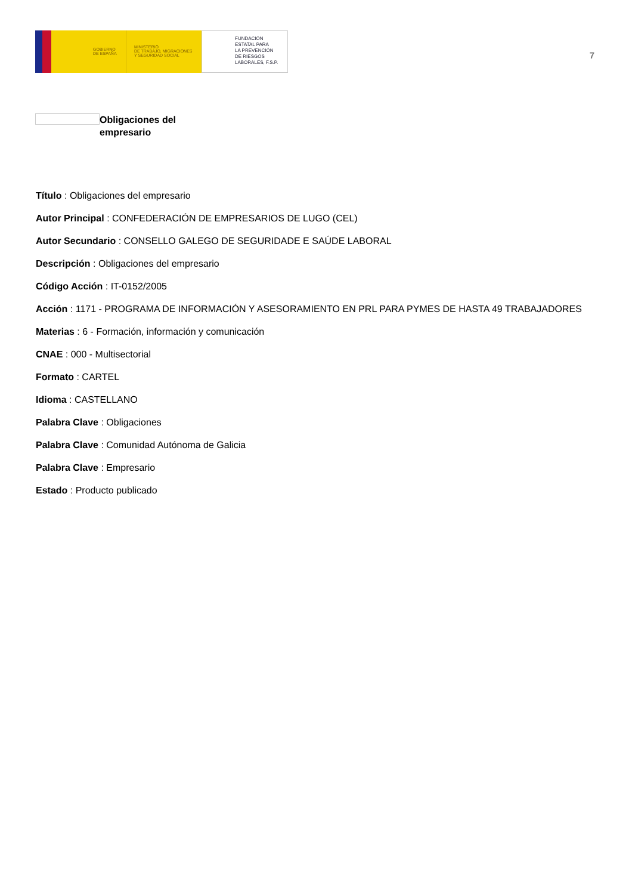GOBIERNO
DE ESPAÑA
MINISTERIO
DE TRABAJO, MIGRACIONES
Y SEGURIDAD SOCIAL
FUNDACIÓN
ESTATAL PARA
LA PREVENCIÓN
DE RIESGOS
LABORALES, F.S.P.
7
Obligaciones del empresario
Título : Obligaciones del empresario
Autor Principal : CONFEDERACIÓN DE EMPRESARIOS DE LUGO (CEL)
Autor Secundario : CONSELLO GALEGO DE SEGURIDADE E SAÚDE LABORAL
Descripción : Obligaciones del empresario
Código Acción : IT-0152/2005
Acción : 1171 - PROGRAMA DE INFORMACIÓN Y ASESORAMIENTO EN PRL PARA PYMES DE HASTA 49 TRABAJADORES
Materias : 6 - Formación, información y comunicación
CNAE : 000 - Multisectorial
Formato : CARTEL
Idioma : CASTELLANO
Palabra Clave : Obligaciones
Palabra Clave : Comunidad Autónoma de Galicia
Palabra Clave : Empresario
Estado : Producto publicado